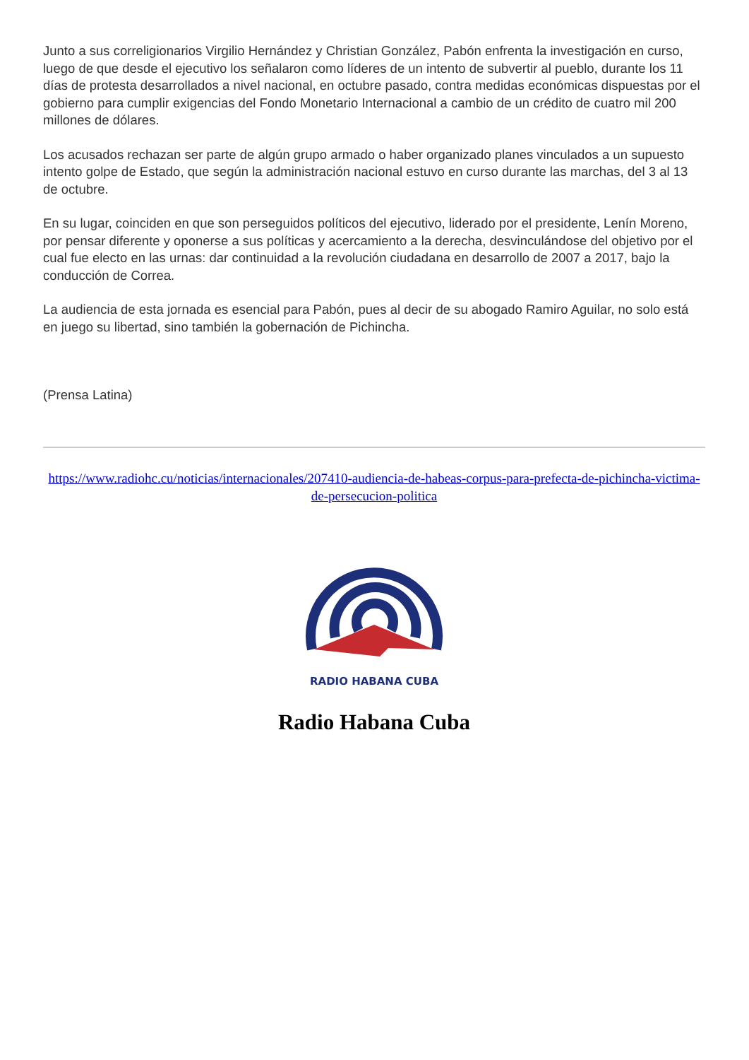Junto a sus correligionarios Virgilio Hernández y Christian González, Pabón enfrenta la investigación en curso, luego de que desde el ejecutivo los señalaron como líderes de un intento de subvertir al pueblo, durante los 11 días de protesta desarrollados a nivel nacional, en octubre pasado, contra medidas económicas dispuestas por el gobierno para cumplir exigencias del Fondo Monetario Internacional a cambio de un crédito de cuatro mil 200 millones de dólares.
Los acusados rechazan ser parte de algún grupo armado o haber organizado planes vinculados a un supuesto intento golpe de Estado, que según la administración nacional estuvo en curso durante las marchas, del 3 al 13 de octubre.
En su lugar, coinciden en que son perseguidos políticos del ejecutivo, liderado por el presidente, Lenín Moreno, por pensar diferente y oponerse a sus políticas y acercamiento a la derecha, desvinculándose del objetivo por el cual fue electo en las urnas: dar continuidad a la revolución ciudadana en desarrollo de 2007 a 2017, bajo la conducción de Correa.
La audiencia de esta jornada es esencial para Pabón, pues al decir de su abogado Ramiro Aguilar, no solo está en juego su libertad, sino también la gobernación de Pichincha.
(Prensa Latina)
https://www.radiohc.cu/noticias/internacionales/207410-audiencia-de-habeas-corpus-para-prefecta-de-pichincha-victima-de-persecucion-politica
RADIO HABANA CUBA
Radio Habana Cuba